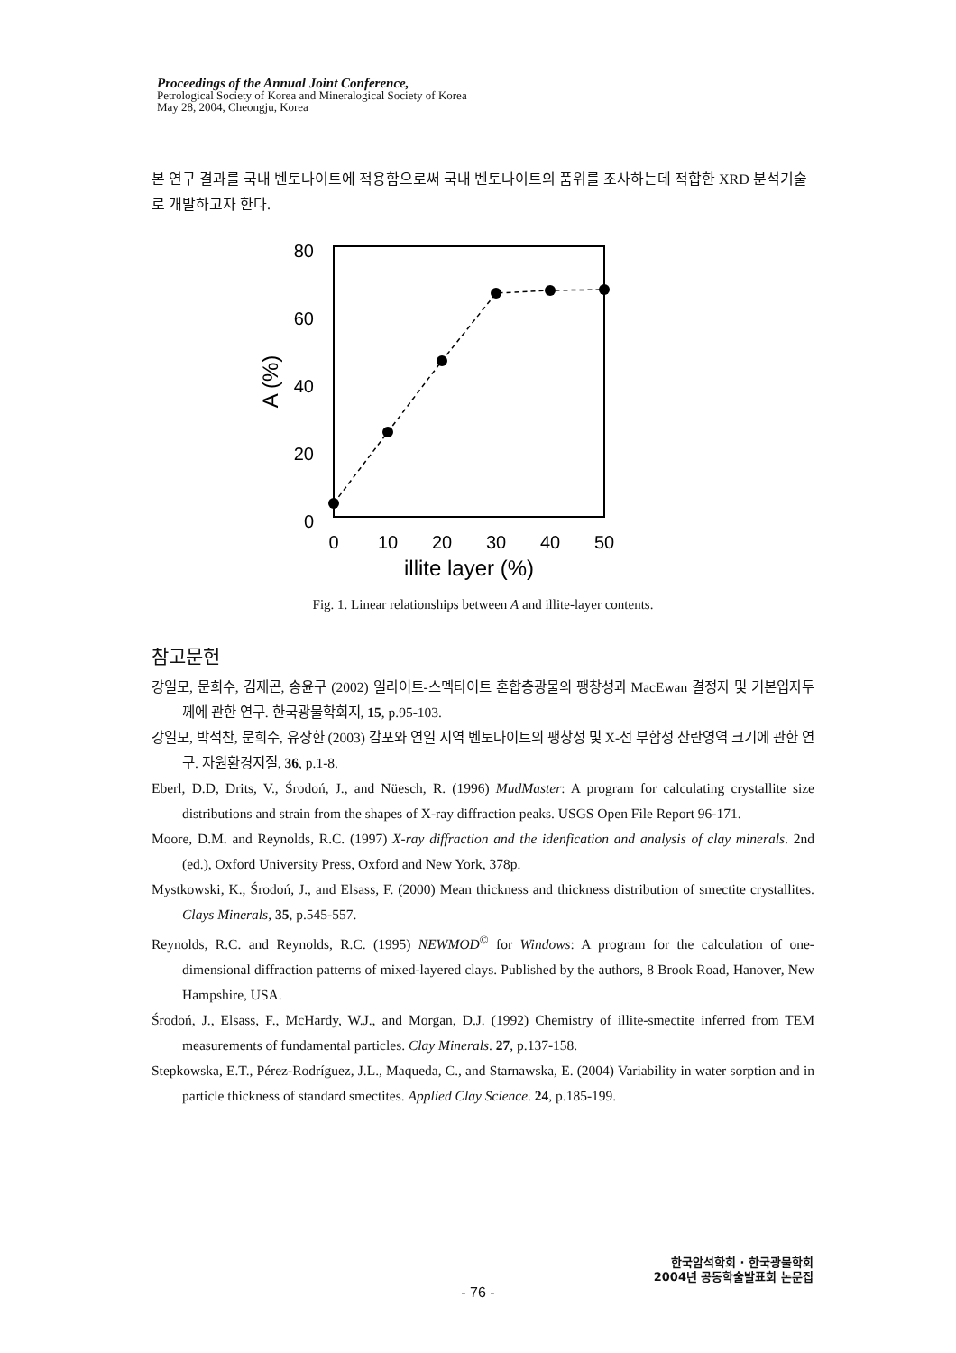Proceedings of the Annual Joint Conference,
Petrological Society of Korea and Mineralogical Society of Korea
May 28, 2004, Cheongju, Korea
본 연구 결과를 국내 벤토나이트에 적용함으로써 국내 벤토나이트의 품위를 조사하는데 적합한 XRD 분석기술로 개발하고자 한다.
80
60
40
20
0
0
10
20
30
40
50
illite layer (%)
A (%)
Fig. 1. Linear relationships between A and illite-layer contents.
참고문헌
강일모, 문희수, 김재곤, 송윤구 (2002) 일라이트-스멕타이트 혼합층광물의 팽창성과 MacEwan 결정자 및 기본입자두께에 관한 연구. 한국광물학회지, 15, p.95-103.
강일모, 박석찬, 문희수, 유장한 (2003) 감포와 연일 지역 벤토나이트의 팽창성 및 X-선 부합성 산란영역 크기에 관한 연구. 자원환경지질, 36, p.1-8.
Eberl, D.D, Drits, V., Środoń, J., and Nüesch, R. (1996) MudMaster: A program for calculating crystallite size distributions and strain from the shapes of X-ray diffraction peaks. USGS Open File Report 96-171.
Moore, D.M. and Reynolds, R.C. (1997) X-ray diffraction and the idenfication and analysis of clay minerals. 2nd (ed.), Oxford University Press, Oxford and New York, 378p.
Mystkowski, K., Środoń, J., and Elsass, F. (2000) Mean thickness and thickness distribution of smectite crystallites. Clays Minerals, 35, p.545-557.
Reynolds, R.C. and Reynolds, R.C. (1995) NEWMOD<sup>©</sup> for Windows: A program for the calculation of one-dimensional diffraction patterns of mixed-layered clays. Published by the authors, 8 Brook Road, Hanover, New Hampshire, USA.
Środoń, J., Elsass, F., McHardy, W.J., and Morgan, D.J. (1992) Chemistry of illite-smectite inferred from TEM measurements of fundamental particles. Clay Minerals. 27, p.137-158.
Stepkowska, E.T., Pérez-Rodríguez, J.L., Maqueda, C., and Starnawska, E. (2004) Variability in water sorption and in particle thickness of standard smectites. Applied Clay Science. 24, p.185-199.
한국암석학회 · 한국광물학회
2004년 공동학술발표회 논문집
- 76 -